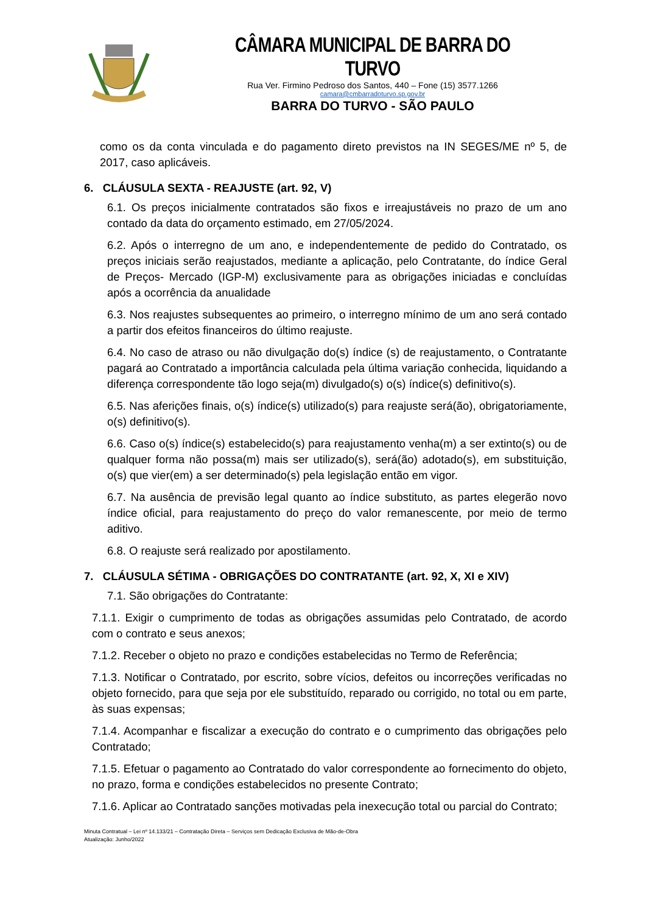CÂMARA MUNICIPAL DE BARRA DO TURVO
Rua Ver. Firmino Pedroso dos Santos, 440 – Fone (15) 3577.1266
camara@cmbarradoturvo.sp.gov.br
BARRA DO TURVO - SÃO PAULO
como os da conta vinculada e do pagamento direto previstos na IN SEGES/ME nº 5, de 2017, caso aplicáveis.
6. CLÁUSULA SEXTA - REAJUSTE (art. 92, V)
6.1. Os preços inicialmente contratados são fixos e irreajustáveis no prazo de um ano contado da data do orçamento estimado, em 27/05/2024.
6.2. Após o interregno de um ano, e independentemente de pedido do Contratado, os preços iniciais serão reajustados, mediante a aplicação, pelo Contratante, do índice Geral de Preços- Mercado (IGP-M) exclusivamente para as obrigações iniciadas e concluídas após a ocorrência da anualidade
6.3. Nos reajustes subsequentes ao primeiro, o interregno mínimo de um ano será contado a partir dos efeitos financeiros do último reajuste.
6.4. No caso de atraso ou não divulgação do(s) índice (s) de reajustamento, o Contratante pagará ao Contratado a importância calculada pela última variação conhecida, liquidando a diferença correspondente tão logo seja(m) divulgado(s) o(s) índice(s) definitivo(s).
6.5. Nas aferições finais, o(s) índice(s) utilizado(s) para reajuste será(ão), obrigatoriamente, o(s) definitivo(s).
6.6. Caso o(s) índice(s) estabelecido(s) para reajustamento venha(m) a ser extinto(s) ou de qualquer forma não possa(m) mais ser utilizado(s), será(ão) adotado(s), em substituição, o(s) que vier(em) a ser determinado(s) pela legislação então em vigor.
6.7. Na ausência de previsão legal quanto ao índice substituto, as partes elegerão novo índice oficial, para reajustamento do preço do valor remanescente, por meio de termo aditivo.
6.8. O reajuste será realizado por apostilamento.
7. CLÁUSULA SÉTIMA - OBRIGAÇÕES DO CONTRATANTE (art. 92, X, XI e XIV)
7.1. São obrigações do Contratante:
7.1.1. Exigir o cumprimento de todas as obrigações assumidas pelo Contratado, de acordo com o contrato e seus anexos;
7.1.2. Receber o objeto no prazo e condições estabelecidas no Termo de Referência;
7.1.3. Notificar o Contratado, por escrito, sobre vícios, defeitos ou incorreções verificadas no objeto fornecido, para que seja por ele substituído, reparado ou corrigido, no total ou em parte, às suas expensas;
7.1.4. Acompanhar e fiscalizar a execução do contrato e o cumprimento das obrigações pelo Contratado;
7.1.5. Efetuar o pagamento ao Contratado do valor correspondente ao fornecimento do objeto, no prazo, forma e condições estabelecidos no presente Contrato;
7.1.6. Aplicar ao Contratado sanções motivadas pela inexecução total ou parcial do Contrato;
Minuta Contratual – Lei nº 14.133/21 – Contratação Direta – Serviços sem Dedicação Exclusiva de Mão-de-Obra
Atualização: Junho/2022